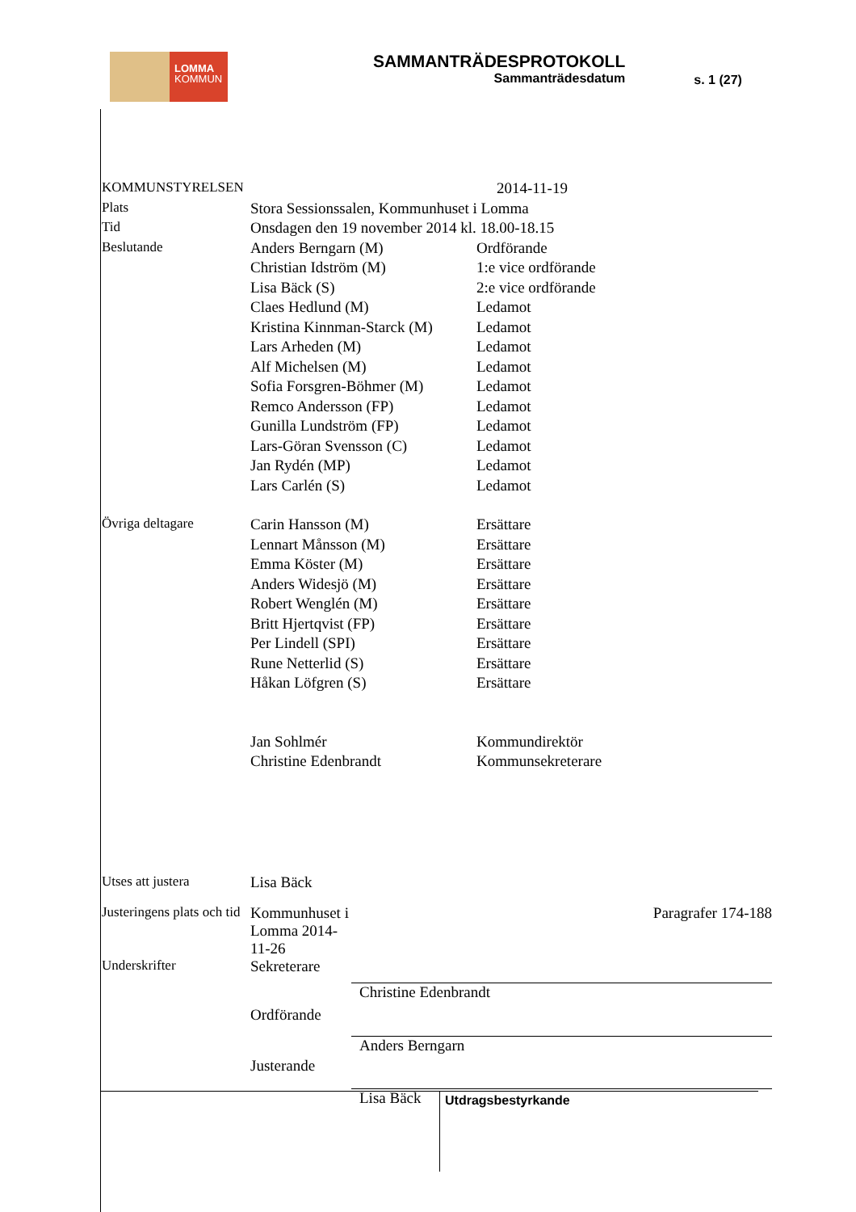LOMMA
KOMMUN
SAMMANTRÄDESPROTOKOLL
Sammanträdesdatum
s. 1 (27)
| KOMMUNSTYRELSEN | | 2014-11-19 |
| Plats | Stora Sessionssalen, Kommunhuset i Lomma | |
| Tid | Onsdagen den 19 november 2014 kl. 18.00-18.15 | |
| Beslutande | Anders Berngarn (M) | Ordförande |
| | Christian Idström (M) | 1:e vice ordförande |
| | Lisa Bäck (S) | 2:e vice ordförande |
| | Claes Hedlund (M) | Ledamot |
| | Kristina Kinnman-Starck (M) | Ledamot |
| | Lars Arheden (M) | Ledamot |
| | Alf Michelsen (M) | Ledamot |
| | Sofia Forsgren-Böhmer (M) | Ledamot |
| | Remco Andersson (FP) | Ledamot |
| | Gunilla Lundström (FP) | Ledamot |
| | Lars-Göran Svensson (C) | Ledamot |
| | Jan Rydén (MP) | Ledamot |
| | Lars Carlén (S) | Ledamot |
| Övriga deltagare | Carin Hansson (M) | Ersättare |
| | Lennart Månsson (M) | Ersättare |
| | Emma Köster (M) | Ersättare |
| | Anders Widesjö (M) | Ersättare |
| | Robert Wenglén (M) | Ersättare |
| | Britt Hjertqvist (FP) | Ersättare |
| | Per Lindell (SPI) | Ersättare |
| | Rune Netterlid (S) | Ersättare |
| | Håkan Löfgren (S) | Ersättare |
| | Jan Sohlmér | Kommundirektör |
| | Christine Edenbrandt | Kommunsekreterare |
| Utses att justera | Lisa Bäck | |
| Justeringens plats och tid | Kommunhuset i Lomma 2014-11-26 | Paragrafer 174-188 |
| Underskrifter | Sekreterare | |
| | Ordförande | Christine Edenbrandt |
| | Justerande | Anders Berngarn |
| | | Lisa Bäck |
Utdragsbestyrkande